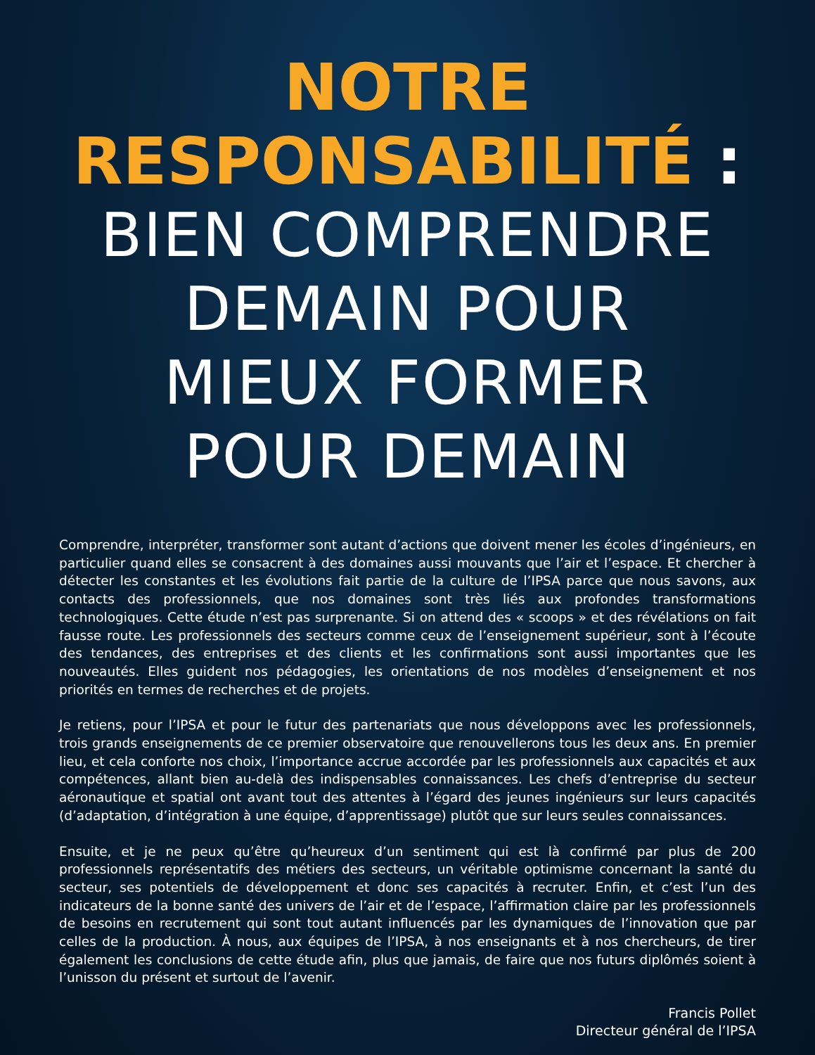NOTRE
RESPONSABILITÉ :
BIEN COMPRENDRE
DEMAIN POUR
MIEUX FORMER
POUR DEMAIN
Comprendre, interpréter, transformer sont autant d’actions que doivent mener les écoles d’ingénieurs, en particulier quand elles se consacrent à des domaines aussi mouvants que l’air et l’espace. Et chercher à détecter les constantes et les évolutions fait partie de la culture de l’IPSA parce que nous savons, aux contacts des professionnels, que nos domaines sont très liés aux profondes transformations technologiques. Cette étude n’est pas surprenante. Si on attend des « scoops » et des révélations on fait fausse route. Les professionnels des secteurs comme ceux de l’enseignement supérieur, sont à l’écoute des tendances, des entreprises et des clients et les confirmations sont aussi importantes que les nouveautés. Elles guident nos pédagogies, les orientations de nos modèles d’enseignement et nos priorités en termes de recherches et de projets.
Je retiens, pour l’IPSA et pour le futur des partenariats que nous développons avec les professionnels, trois grands enseignements de ce premier observatoire que renouvellerons tous les deux ans. En premier lieu, et cela conforte nos choix, l’importance accrue accordée par les professionnels aux capacités et aux compétences, allant bien au-delà des indispensables connaissances. Les chefs d’entreprise du secteur aéronautique et spatial ont avant tout des attentes à l’égard des jeunes ingénieurs sur leurs capacités (d’adaptation, d’intégration à une équipe, d’apprentissage) plutôt que sur leurs seules connaissances.
Ensuite, et je ne peux qu’être qu’heureux d’un sentiment qui est là confirmé par plus de 200 professionnels représentatifs des métiers des secteurs, un véritable optimisme concernant la santé du secteur, ses potentiels de développement et donc ses capacités à recruter. Enfin, et c’est l’un des indicateurs de la bonne santé des univers de l’air et de l’espace, l’affirmation claire par les professionnels de besoins en recrutement qui sont tout autant influencés par les dynamiques de l’innovation que par celles de la production. À nous, aux équipes de l’IPSA, à nos enseignants et à nos chercheurs, de tirer également les conclusions de cette étude afin, plus que jamais, de faire que nos futurs diplômés soient à l’unisson du présent et surtout de l’avenir.
Francis Pollet
Directeur général de l’IPSA